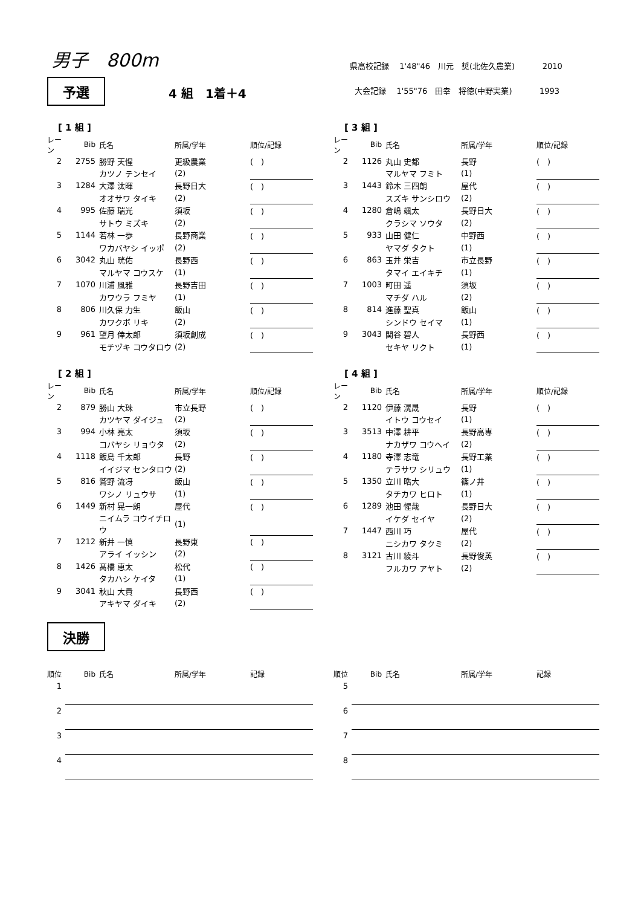男子　800m
予選
4 組　1着＋4
県高校記録　 1'48"46　川元　奨(北佐久農業) 2010
大会記録　 1'55"76　田幸　将徳(中野実業) 1993
[ 1 組 ]
| レーン | Bib | 氏名 | 所属/学年 | 順位/記録 |
| --- | --- | --- | --- | --- |
| 2 | 2755 | 勝野 天惺 | 更級農業 | ( ) |
| | | カツノ テンセイ | (2) | |
| 3 | 1284 | 大澤 汰暉 | 長野日大 | ( ) |
| | | オオサワ タイキ | (2) | |
| 4 | 995 | 佐藤 瑞光 | 須坂 | ( ) |
| | | サトウ ミズキ | (2) | |
| 5 | 1144 | 若林 一歩 | 長野商業 | ( ) |
| | | ワカバヤシ イッポ | (2) | |
| 6 | 3042 | 丸山 晄佑 | 長野西 | ( ) |
| | | マルヤマ コウスケ | (1) | |
| 7 | 1070 | 川浦 風雅 | 長野吉田 | ( ) |
| | | カワウラ フミヤ | (1) | |
| 8 | 806 | 川久保 力生 | 飯山 | ( ) |
| | | カワクボ リキ | (2) | |
| 9 | 961 | 望月 倖太郎 | 須坂創成 | ( ) |
| | | モチヅキ コウタロウ | (2) | |
[ 2 組 ]
| レーン | Bib | 氏名 | 所属/学年 | 順位/記録 |
| --- | --- | --- | --- | --- |
| 2 | 879 | 勝山 大珠 | 市立長野 | ( ) |
| | | カツヤマ ダイジュ | (2) | |
| 3 | 994 | 小林 亮太 | 須坂 | ( ) |
| | | コバヤシ リョウタ | (2) | |
| 4 | 1118 | 飯島 千太郎 | 長野 | ( ) |
| | | イイジマ センタロウ | (2) | |
| 5 | 816 | 鷲野 流冴 | 飯山 | ( ) |
| | | ワシノ リュウサ | (1) | |
| 6 | 1449 | 新村 晃一朗 | 屋代 | ( ) |
| | | ニイムラ コウイチロウ | (1) | |
| 7 | 1212 | 新井 一慎 | 長野東 | ( ) |
| | | アライ イッシン | (2) | |
| 8 | 1426 | 髙橋 恵太 | 松代 | ( ) |
| | | タカハシ ケイタ | (1) | |
| 9 | 3041 | 秋山 大貴 | 長野西 | ( ) |
| | | アキヤマ ダイキ | (2) | |
[ 3 組 ]
| レーン | Bib | 氏名 | 所属/学年 | 順位/記録 |
| --- | --- | --- | --- | --- |
| 2 | 1126 | 丸山 史都 | 長野 | ( ) |
| | | マルヤマ フミト | (1) | |
| 3 | 1443 | 鈴木 三四朗 | 屋代 | ( ) |
| | | スズキ サンシロウ | (2) | |
| 4 | 1280 | 倉嶋 颯太 | 長野日大 | ( ) |
| | | クラシマ ソウタ | (2) | |
| 5 | 933 | 山田 健仁 | 中野西 | ( ) |
| | | ヤマダ タクト | (1) | |
| 6 | 863 | 玉井 栄吉 | 市立長野 | ( ) |
| | | タマイ エイキチ | (1) | |
| 7 | 1003 | 町田 遥 | 須坂 | ( ) |
| | | マチダ ハル | (2) | |
| 8 | 814 | 進藤 聖真 | 飯山 | ( ) |
| | | シンドウ セイマ | (1) | |
| 9 | 3043 | 関谷 碧人 | 長野西 | ( ) |
| | | セキヤ リクト | (1) | |
[ 4 組 ]
| レーン | Bib | 氏名 | 所属/学年 | 順位/記録 |
| --- | --- | --- | --- | --- |
| 2 | 1120 | 伊藤 滉晟 | 長野 | ( ) |
| | | イトウ コウセイ | (1) | |
| 3 | 3513 | 中澤 耕平 | 長野高専 | ( ) |
| | | ナカザワ コウヘイ | (2) | |
| 4 | 1180 | 寺澤 志竜 | 長野工業 | ( ) |
| | | テラサワ シリュウ | (1) | |
| 5 | 1350 | 立川 晧大 | 篠ノ井 | ( ) |
| | | タチカワ ヒロト | (1) | |
| 6 | 1289 | 池田 惺哉 | 長野日大 | ( ) |
| | | イケダ セイヤ | (2) | |
| 7 | 1447 | 西川 巧 | 屋代 | ( ) |
| | | ニシカワ タクミ | (2) | |
| 8 | 3121 | 古川 綾斗 | 長野俊英 | ( ) |
| | | フルカワ アヤト | (2) | |
決勝
| 順位 | Bib | 氏名 | 所属/学年 | 記録 |
| --- | --- | --- | --- | --- |
| 1 | | | | |
| 2 | | | | |
| 3 | | | | |
| 4 | | | | |
| 順位 | Bib | 氏名 | 所属/学年 | 記録 |
| --- | --- | --- | --- | --- |
| 5 | | | | |
| 6 | | | | |
| 7 | | | | |
| 8 | | | | |